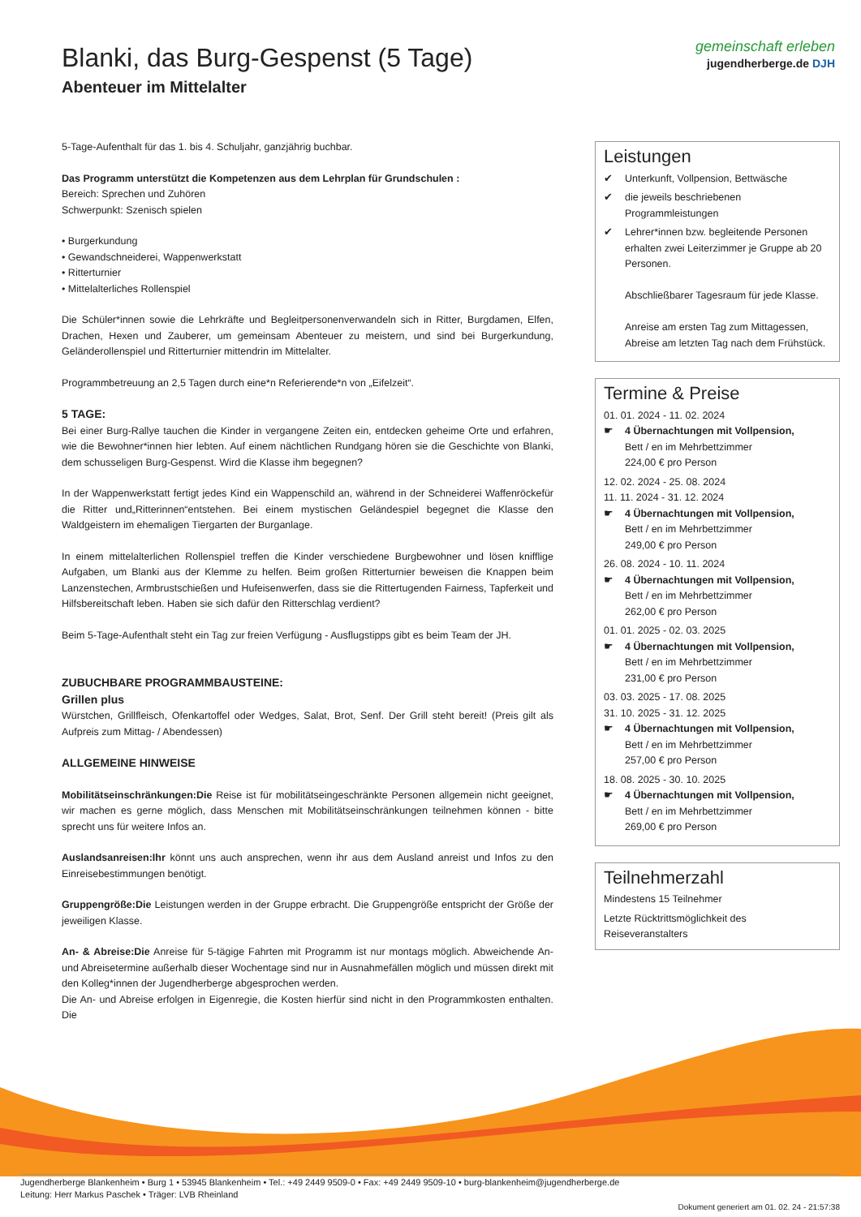Blanki, das Burg-Gespenst (5 Tage)
Abenteuer im Mittelalter
gemeinschaft erleben
jugendherberge.de DJH
5-Tage-Aufenthalt für das 1. bis 4. Schuljahr, ganzjährig buchbar.
Das Programm unterstützt die Kompetenzen aus dem Lehrplan für Grundschulen :
Bereich: Sprechen und Zuhören
Schwerpunkt: Szenisch spielen
• Burgerkundung
• Gewandschneiderei, Wappenwerkstatt
• Ritterturnier
• Mittelalterliches Rollenspiel
Die Schüler*innen sowie die Lehrkräfte und Begleitpersonenverwandeln sich in Ritter, Burgdamen, Elfen, Drachen, Hexen und Zauberer, um gemeinsam Abenteuer zu meistern, und sind bei Burgerkundung, Geländerollenspiel und Ritterturnier mittendrin im Mittelalter.
Programmbetreuung an 2,5 Tagen durch eine*n Referierende*n von „Eifelzeit“.
5 TAGE:
Bei einer Burg-Rallye tauchen die Kinder in vergangene Zeiten ein, entdecken geheime Orte und erfahren, wie die Bewohner*innen hier lebten. Auf einem nächtlichen Rundgang hören sie die Geschichte von Blanki, dem schusseligen Burg-Gespenst. Wird die Klasse ihm begegnen?
In der Wappenwerkstatt fertigt jedes Kind ein Wappenschild an, während in der Schneiderei Waffenröckefür die Ritter und„Ritterinnen“entstehen. Bei einem mystischen Geländespiel begegnet die Klasse den Waldgeistern im ehemaligen Tiergarten der Burganlage.
In einem mittelalterlichen Rollenspiel treffen die Kinder verschiedene Burgbewohner und lösen knifflige Aufgaben, um Blanki aus der Klemme zu helfen. Beim großen Ritterturnier beweisen die Knappen beim Lanzenstechen, Armbrustschießen und Hufeisenwerfen, dass sie die Rittertugenden Fairness, Tapferkeit und Hilfsbereitschaft leben. Haben sie sich dafür den Ritterschlag verdient?
Beim 5-Tage-Aufenthalt steht ein Tag zur freien Verfügung - Ausflugstipps gibt es beim Team der JH.
ZUBUCHBARE PROGRAMMBAUSTEINE:
Grillen plus
Würstchen, Grillfleisch, Ofenkartoffel oder Wedges, Salat, Brot, Senf. Der Grill steht bereit! (Preis gilt als Aufpreis zum Mittag- / Abendessen)
ALLGEMEINE HINWEISE
Mobilitätseinschränkungen:Die Reise ist für mobilitätseingeschränkte Personen allgemein nicht geeignet, wir machen es gerne möglich, dass Menschen mit Mobilitätseinschränkungen teilnehmen können - bitte sprecht uns für weitere Infos an.
Auslandsanreisen:Ihr könnt uns auch ansprechen, wenn ihr aus dem Ausland anreist und Infos zu den Einreisebestimmungen benötigt.
Gruppengröße:Die Leistungen werden in der Gruppe erbracht. Die Gruppengröße entspricht der Größe der jeweiligen Klasse.
An- & Abreise:Die Anreise für 5-tägige Fahrten mit Programm ist nur montags möglich. Abweichende An- und Abreisetermine außerhalb dieser Wochentage sind nur in Ausnahmefällen möglich und müssen direkt mit den Kolleg*innen der Jugendherberge abgesprochen werden.
Die An- und Abreise erfolgen in Eigenregie, die Kosten hierfür sind nicht in den Programmkosten enthalten. Die
Leistungen
✔ Unterkunft, Vollpension, Bettwäsche
✔ die jeweils beschriebenen Programmleistungen
✔ Lehrer*innen bzw. begleitende Personen erhalten zwei Leiterzimmer je Gruppe ab 20 Personen.
Abschließbarer Tagesraum für jede Klasse.
Anreise am ersten Tag zum Mittagessen, Abreise am letzten Tag nach dem Frühstück.
Termine & Preise
01. 01. 2024 - 11. 02. 2024
☛ 4 Übernachtungen mit Vollpension,
Bett / en im Mehrbettzimmer
224,00 € pro Person
12. 02. 2024 - 25. 08. 2024
11. 11. 2024 - 31. 12. 2024
☛ 4 Übernachtungen mit Vollpension,
Bett / en im Mehrbettzimmer
249,00 € pro Person
26. 08. 2024 - 10. 11. 2024
☛ 4 Übernachtungen mit Vollpension,
Bett / en im Mehrbettzimmer
262,00 € pro Person
01. 01. 2025 - 02. 03. 2025
☛ 4 Übernachtungen mit Vollpension,
Bett / en im Mehrbettzimmer
231,00 € pro Person
03. 03. 2025 - 17. 08. 2025
31. 10. 2025 - 31. 12. 2025
☛ 4 Übernachtungen mit Vollpension,
Bett / en im Mehrbettzimmer
257,00 € pro Person
18. 08. 2025 - 30. 10. 2025
☛ 4 Übernachtungen mit Vollpension,
Bett / en im Mehrbettzimmer
269,00 € pro Person
Teilnehmerzahl
Mindestens 15 Teilnehmer
Letzte Rücktrittsmöglichkeit des Reiseveranstalters
Jugendherberge Blankenheim • Burg 1 • 53945 Blankenheim • Tel.: +49 2449 9509-0 • Fax: +49 2449 9509-10 • burg-blankenheim@jugendherberge.de
Leitung: Herr Markus Paschek • Träger: LVB Rheinland
Dokument generiert am 01. 02. 24 - 21:57:38